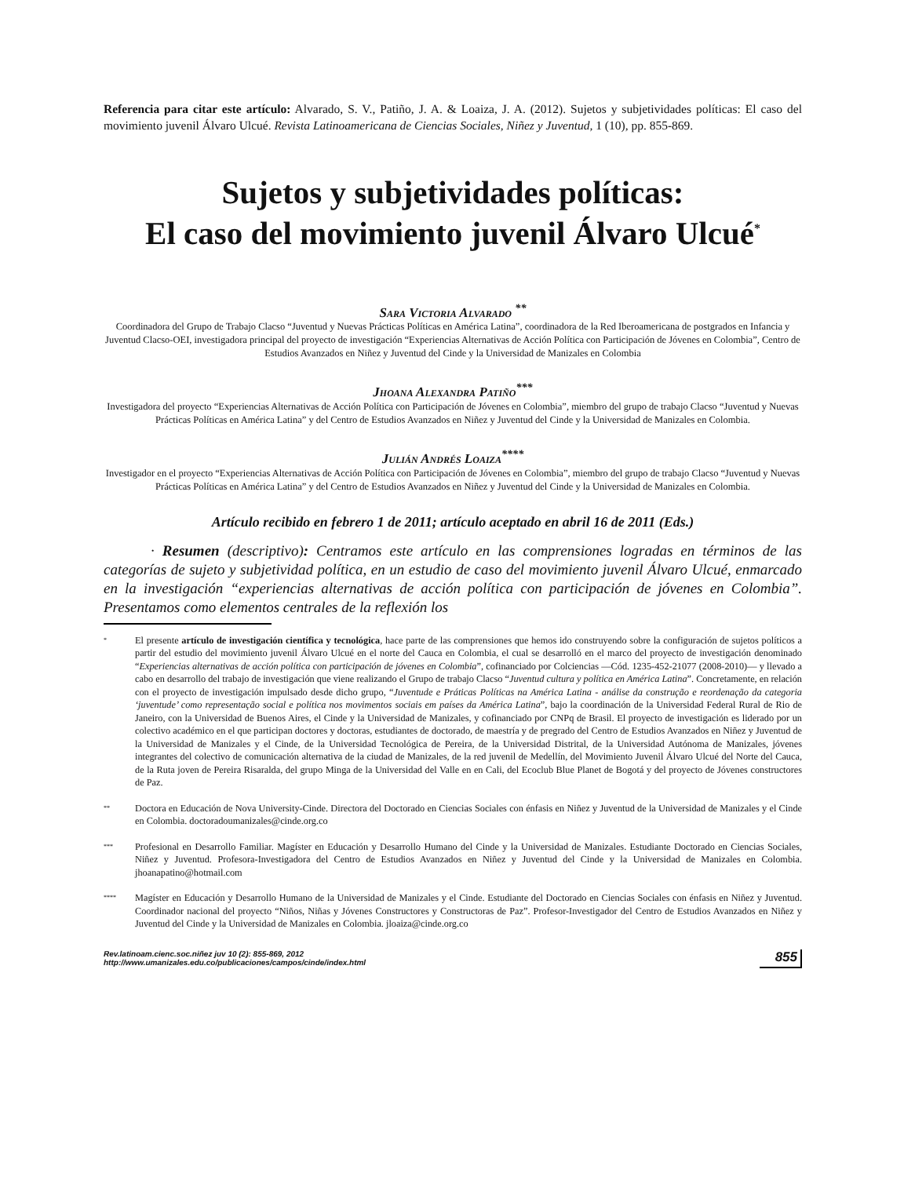Referencia para citar este artículo: Alvarado, S. V., Patiño, J. A. & Loaiza, J. A. (2012). Sujetos y subjetividades políticas: El caso del movimiento juvenil Álvaro Ulcué. Revista Latinoamericana de Ciencias Sociales, Niñez y Juventud, 1 (10), pp. 855-869.
Sujetos y subjetividades políticas:
El caso del movimiento juvenil Álvaro Ulcué<sup>*</sup>
Sara Victoria Alvarado <sup>**</sup>
Coordinadora del Grupo de Trabajo Clacso “Juventud y Nuevas Prácticas Políticas en América Latina”, coordinadora de la Red Iberoamericana de postgrados en Infancia y Juventud Clacso-OEI, investigadora principal del proyecto de investigación “Experiencias Alternativas de Acción Política con Participación de Jóvenes en Colombia”, Centro de Estudios Avanzados en Niñez y Juventud del Cinde y la Universidad de Manizales en Colombia
Jhoana Alexandra Patiño<sup>***</sup>
Investigadora del proyecto “Experiencias Alternativas de Acción Política con Participación de Jóvenes en Colombia”, miembro del grupo de trabajo Clacso “Juventud y Nuevas Prácticas Políticas en América Latina” y del Centro de Estudios Avanzados en Niñez y Juventud del Cinde y la Universidad de Manizales en Colombia.
Julián Andrés Loaiza<sup>****</sup>
Investigador en el proyecto “Experiencias Alternativas de Acción Política con Participación de Jóvenes en Colombia”, miembro del grupo de trabajo Clacso “Juventud y Nuevas Prácticas Políticas en América Latina” y del Centro de Estudios Avanzados en Niñez y Juventud del Cinde y la Universidad de Manizales en Colombia.
Artículo recibido en febrero 1 de 2011; artículo aceptado en abril 16 de 2011 (Eds.)
· Resumen (descriptivo): Centramos este artículo en las comprensiones logradas en términos de las categorías de sujeto y subjetividad política, en un estudio de caso del movimiento juvenil Álvaro Ulcué, enmarcado en la investigación “experiencias alternativas de acción política con participación de jóvenes en Colombia”. Presentamos como elementos centrales de la reflexión los
*
El presente artículo de investigación científica y tecnológica, hace parte de las comprensiones que hemos ido construyendo sobre la configuración de sujetos políticos a partir del estudio del movimiento juvenil Álvaro Ulcué en el norte del Cauca en Colombia, el cual se desarrolló en el marco del proyecto de investigación denominado “Experiencias alternativas de acción política con participación de jóvenes en Colombia”, cofinanciado por Colciencias —Cód. 1235-452-21077 (2008-2010)— y llevado a cabo en desarrollo del trabajo de investigación que viene realizando el Grupo de trabajo Clacso “Juventud cultura y política en América Latina”. Concretamente, en relación con el proyecto de investigación impulsado desde dicho grupo, “Juventude e Práticas Políticas na América Latina - análise da construção e reordenação da categoria ‘juventude’ como representação social e política nos movimentos sociais em países da América Latina”, bajo la coordinación de la Universidad Federal Rural de Rio de Janeiro, con la Universidad de Buenos Aires, el Cinde y la Universidad de Manizales, y cofinanciado por CNPq de Brasil. El proyecto de investigación es liderado por un colectivo académico en el que participan doctores y doctoras, estudiantes de doctorado, de maestría y de pregrado del Centro de Estudios Avanzados en Niñez y Juventud de la Universidad de Manizales y el Cinde, de la Universidad Tecnológica de Pereira, de la Universidad Distrital, de la Universidad Autónoma de Manizales, jóvenes integrantes del colectivo de comunicación alternativa de la ciudad de Manizales, de la red juvenil de Medellín, del Movimiento Juvenil Álvaro Ulcué del Norte del Cauca, de la Ruta joven de Pereira Risaralda, del grupo Minga de la Universidad del Valle en en Cali, del Ecoclub Blue Planet de Bogotá y del proyecto de Jóvenes constructores de Paz.
**
Doctora en Educación de Nova University-Cinde. Directora del Doctorado en Ciencias Sociales con énfasis en Niñez y Juventud de la Universidad de Manizales y el Cinde en Colombia. doctoradoumanizales@cinde.org.co
***
Profesional en Desarrollo Familiar. Magíster en Educación y Desarrollo Humano del Cinde y la Universidad de Manizales. Estudiante Doctorado en Ciencias Sociales, Niñez y Juventud. Profesora-Investigadora del Centro de Estudios Avanzados en Niñez y Juventud del Cinde y la Universidad de Manizales en Colombia. jhoanapatino@hotmail.com
****
Magíster en Educación y Desarrollo Humano de la Universidad de Manizales y el Cinde. Estudiante del Doctorado en Ciencias Sociales con énfasis en Niñez y Juventud. Coordinador nacional del proyecto “Niños, Niñas y Jóvenes Constructores y Constructoras de Paz”. Profesor-Investigador del Centro de Estudios Avanzados en Niñez y Juventud del Cinde y la Universidad de Manizales en Colombia. jloaiza@cinde.org.co
Rev.latinoam.cienc.soc.niñez juv 10 (2): 855-869, 2012
http://www.umanizales.edu.co/publicaciones/campos/cinde/index.html
855